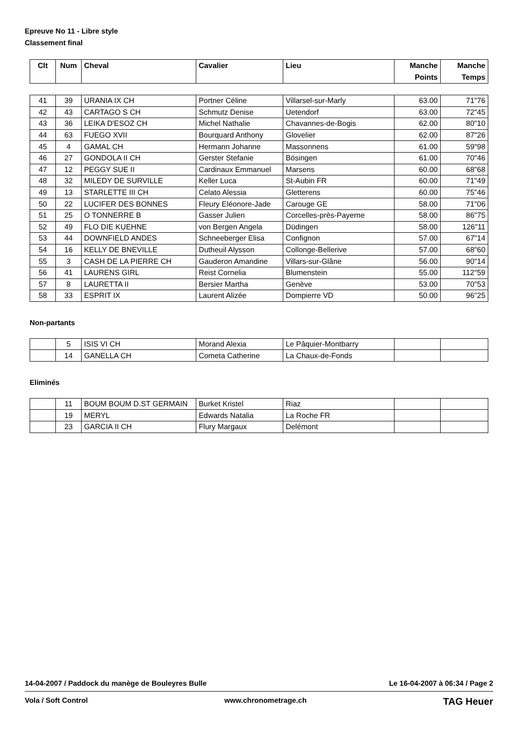Epreuve No 11 - Libre style
Classement final
| Clt | Num | Cheval | Cavalier | Lieu | Manche Points | Manche Temps |
| --- | --- | --- | --- | --- | --- | --- |
| 41 | 39 | URANIA IX CH | Portner Céline | Villarsel-sur-Marly | 63.00 | 71"76 |
| 42 | 43 | CARTAGO S CH | Schmutz Denise | Uetendorf | 63.00 | 72"45 |
| 43 | 36 | LEIKA D'ESOZ CH | Michel Nathalie | Chavannes-de-Bogis | 62.00 | 80"10 |
| 44 | 63 | FUEGO XVII | Bourquard Anthony | Glovelier | 62.00 | 87"26 |
| 45 | 4 | GAMAL CH | Hermann Johanne | Massonnens | 61.00 | 59"98 |
| 46 | 27 | GONDOLA II CH | Gerster Stefanie | Bösingen | 61.00 | 70"46 |
| 47 | 12 | PEGGY SUE II | Cardinaux Emmanuel | Marsens | 60.00 | 68"68 |
| 48 | 32 | MILEDY DE SURVILLE | Keller Luca | St-Aubin FR | 60.00 | 71"49 |
| 49 | 13 | STARLETTE III CH | Celato Alessia | Gletterens | 60.00 | 75"46 |
| 50 | 22 | LUCIFER DES BONNES | Fleury Eléonore-Jade | Carouge GE | 58.00 | 71"06 |
| 51 | 25 | O TONNERRE B | Gasser Julien | Corcelles-près-Payerne | 58.00 | 86"75 |
| 52 | 49 | FLO DIE KUEHNE | von Bergen Angela | Düdingen | 58.00 | 126"11 |
| 53 | 44 | DOWNFIELD ANDES | Schneeberger Elisa | Confignon | 57.00 | 67"14 |
| 54 | 16 | KELLY DE BNEVILLE | Dutheuil Alysson | Collonge-Bellerive | 57.00 | 68"60 |
| 55 | 3 | CASH DE LA PIERRE CH | Gauderon Amandine | Villars-sur-Glâne | 56.00 | 90"14 |
| 56 | 41 | LAURENS GIRL | Reist Cornelia | Blumenstein | 55.00 | 112"59 |
| 57 | 8 | LAURETTA II | Bersier Martha | Genève | 53.00 | 70"53 |
| 58 | 33 | ESPRIT IX | Laurent Alizée | Dompierre VD | 50.00 | 96"25 |
Non-partants
| | 5 | ISIS VI CH | Morand Alexia | Le Pâquier-Montbarry | | |
| | 14 | GANELLA CH | Cometa Catherine | La Chaux-de-Fonds | | |
Eliminés
| | 11 | BOUM BOUM D.ST GERMAIN | Burket Kristel | Riaz | | |
| | 19 | MERYL | Edwards Natalia | La Roche FR | | |
| | 23 | GARCIA II CH | Flury Margaux | Delémont | | |
14-04-2007 / Paddock du manège de Bouleyres Bulle Le 16-04-2007 à 06:34 / Page 2
Vola / Soft Control www.chronometrage.ch TAG Heuer